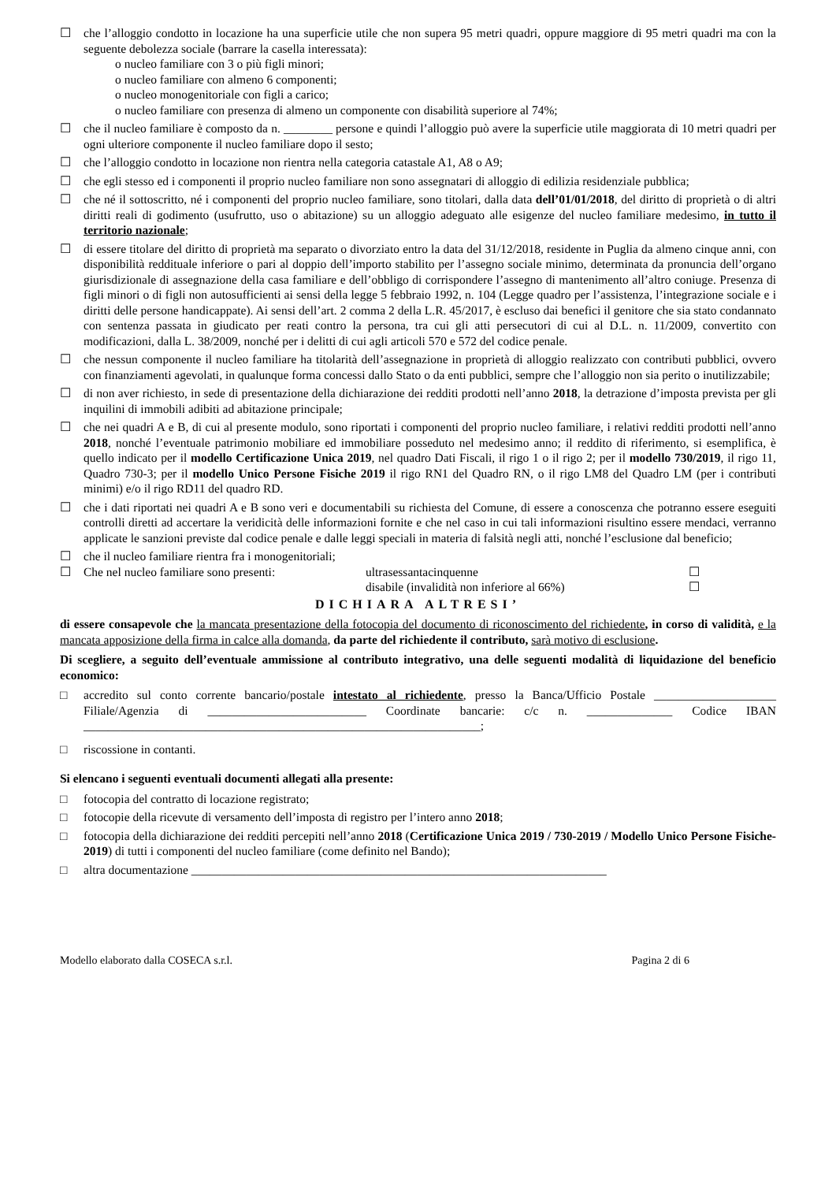☐ che l’alloggio condotto in locazione ha una superficie utile che non supera 95 metri quadri, oppure maggiore di 95 metri quadri ma con la seguente debolezza sociale (barrare la casella interessata):
o nucleo familiare con 3 o più figli minori;
o nucleo familiare con almeno 6 componenti;
o nucleo monogenitoriale con figli a carico;
o nucleo familiare con presenza di almeno un componente con disabilità superiore al 74%;
☐ che il nucleo familiare è composto da n. ________ persone e quindi l’alloggio può avere la superficie utile maggiorata di 10 metri quadri per ogni ulteriore componente il nucleo familiare dopo il sesto;
☐ che l’alloggio condotto in locazione non rientra nella categoria catastale A1, A8 o A9;
☐ che egli stesso ed i componenti il proprio nucleo familiare non sono assegnatari di alloggio di edilizia residenziale pubblica;
☐ che né il sottoscritto, né i componenti del proprio nucleo familiare, sono titolari, dalla data dell’01/01/2018, del diritto di proprietà o di altri diritti reali di godimento (usufrutto, uso o abitazione) su un alloggio adeguato alle esigenze del nucleo familiare medesimo, in tutto il territorio nazionale;
☐ di essere titolare del diritto di proprietà ma separato o divorziato entro la data del 31/12/2018, residente in Puglia da almeno cinque anni, con disponibilità reddituale inferiore o pari al doppio dell’importo stabilito per l’assegno sociale minimo, determinata da pronuncia dell’organo giurisdizionale di assegnazione della casa familiare e dell’obbligo di corrispondere l’assegno di mantenimento all’altro coniuge. Presenza di figli minori o di figli non autosufficienti ai sensi della legge 5 febbraio 1992, n. 104 (Legge quadro per l’assistenza, l’integrazione sociale e i diritti delle persone handicappate). Ai sensi dell’art. 2 comma 2 della L.R. 45/2017, è escluso dai benefici il genitore che sia stato condannato con sentenza passata in giudicato per reati contro la persona, tra cui gli atti persecutori di cui al D.L. n. 11/2009, convertito con modificazioni, dalla L. 38/2009, nonché per i delitti di cui agli articoli 570 e 572 del codice penale.
☐ che nessun componente il nucleo familiare ha titolarità dell’assegnazione in proprietà di alloggio realizzato con contributi pubblici, ovvero con finanziamenti agevolati, in qualunque forma concessi dallo Stato o da enti pubblici, sempre che l’alloggio non sia perito o inutilizzabile;
☐ di non aver richiesto, in sede di presentazione della dichiarazione dei redditi prodotti nell’anno 2018, la detrazione d’imposta prevista per gli inquilini di immobili adibiti ad abitazione principale;
☐ che nei quadri A e B, di cui al presente modulo, sono riportati i componenti del proprio nucleo familiare, i relativi redditi prodotti nell’anno 2018, nonché l’eventuale patrimonio mobiliare ed immobiliare posseduto nel medesimo anno; il reddito di riferimento, si esemplifica, è quello indicato per il modello Certificazione Unica 2019, nel quadro Dati Fiscali, il rigo 1 o il rigo 2; per il modello 730/2019, il rigo 11, Quadro 730-3; per il modello Unico Persone Fisiche 2019 il rigo RN1 del Quadro RN, o il rigo LM8 del Quadro LM (per i contributi minimi) e/o il rigo RD11 del quadro RD.
☐ che i dati riportati nei quadri A e B sono veri e documentabili su richiesta del Comune, di essere a conoscenza che potranno essere eseguiti controlli diretti ad accertare la veridicità delle informazioni fornite e che nel caso in cui tali informazioni risultino essere mendaci, verranno applicate le sanzioni previste dal codice penale e dalle leggi speciali in materia di falsità negli atti, nonché l’esclusione dal beneficio;
☐ che il nucleo familiare rientra fra i monogenitoriali;
☐ Che nel nucleo familiare sono presenti: ultrasessantacinquenne
disabile (invalidità non inferiore al 66%) ☐
☐
DICHIARA ALTRESI’
di essere consapevole che la mancata presentazione della fotocopia del documento di riconoscimento del richiedente, in corso di validità, e la mancata apposizione della firma in calce alla domanda, da parte del richiedente il contributo, sarà motivo di esclusione.
Di scegliere, a seguito dell’eventuale ammissione al contributo integrativo, una delle seguenti modalità di liquidazione del beneficio economico:
□ accredito sul conto corrente bancario/postale intestato al richiedente, presso la Banca/Ufficio Postale ____________________ Filiale/Agenzia di __________________________ Coordinate bancarie: c/c n. ______________ Codice IBAN _________________________________________________________________;
□ riscossione in contanti.
Si elencano i seguenti eventuali documenti allegati alla presente:
□ fotocopia del contratto di locazione registrato;
□ fotocopie della ricevute di versamento dell’imposta di registro per l’intero anno 2018;
□ fotocopia della dichiarazione dei redditi percepiti nell’anno 2018 (Certificazione Unica 2019 / 730-2019 / Modello Unico Persone Fisiche-2019) di tutti i componenti del nucleo familiare (come definito nel Bando);
□ altra documentazione ____________________________________________________________________
Modello elaborato dalla COSECA s.r.l. Pagina 2 di 6